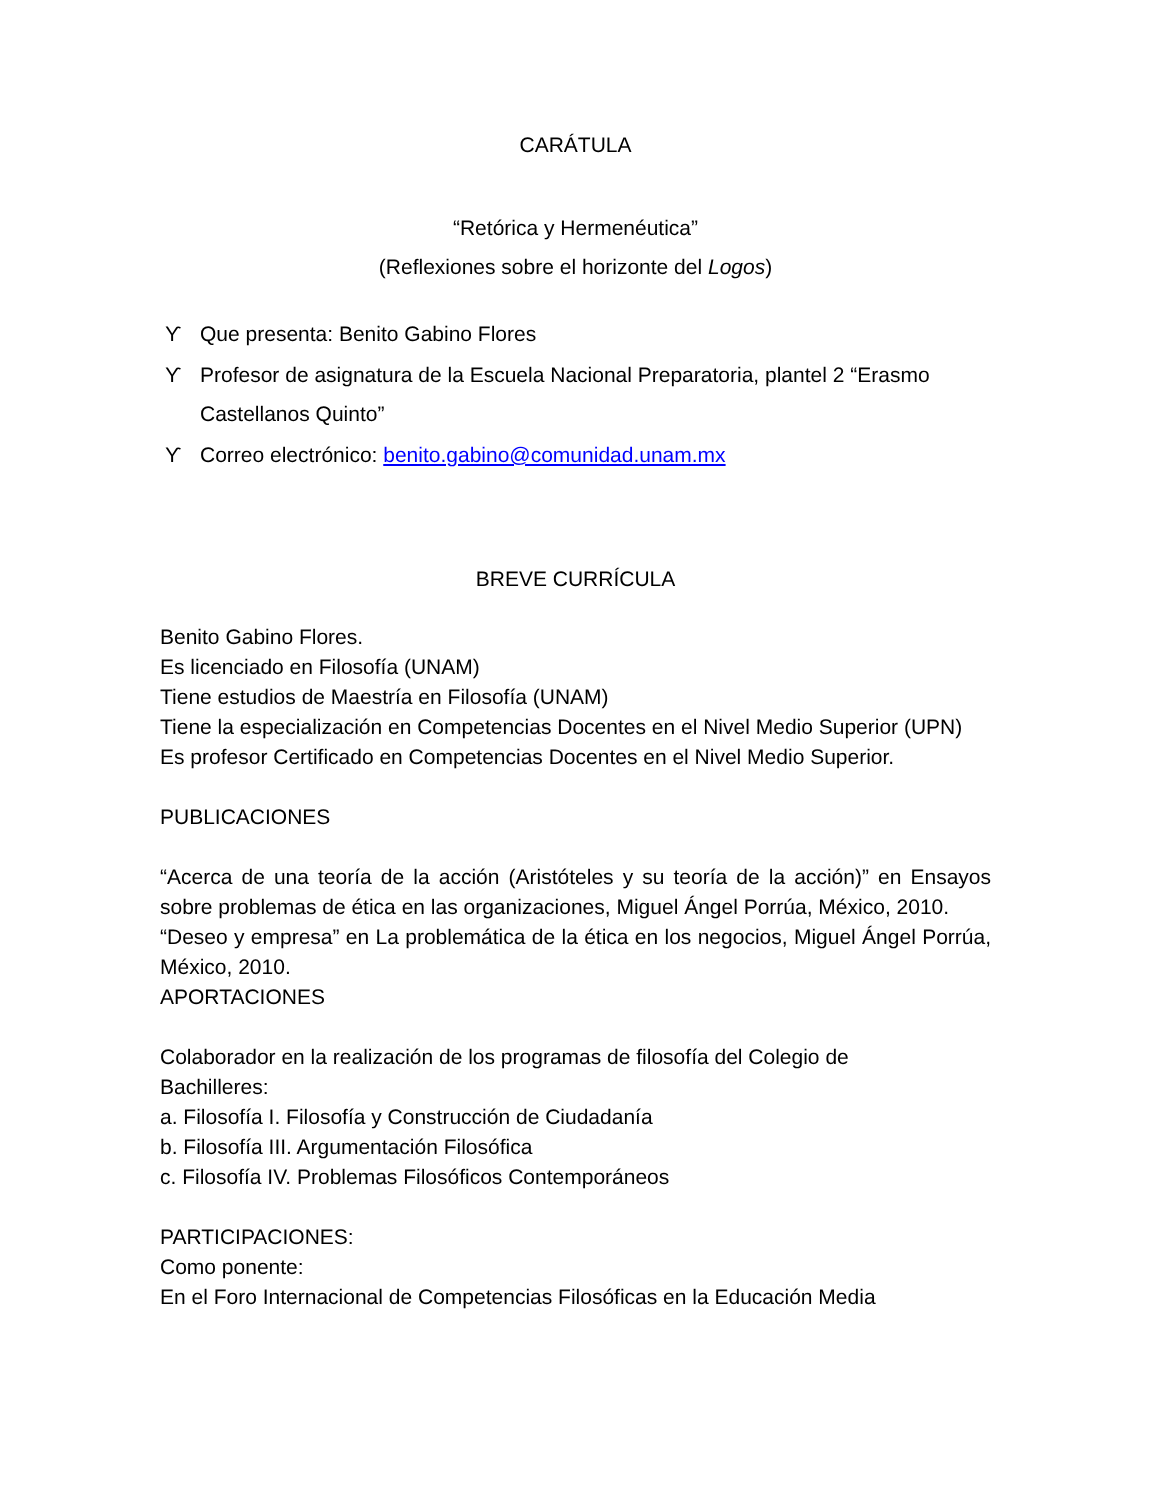CARÁTULA
“Retórica y Hermenéutica”
(Reflexiones sobre el horizonte del Logos)
ϒ Que presenta: Benito Gabino Flores
ϒ Profesor de asignatura de la Escuela Nacional Preparatoria, plantel 2 “Erasmo Castellanos Quinto”
ϒ Correo electrónico: benito.gabino@comunidad.unam.mx
BREVE CURRÍCULA
Benito Gabino Flores.
Es licenciado en Filosofía (UNAM)
Tiene estudios de Maestría en Filosofía (UNAM)
Tiene la especialización en Competencias Docentes en el Nivel Medio Superior (UPN)
Es profesor Certificado en Competencias Docentes en el Nivel Medio Superior.
PUBLICACIONES
“Acerca de una teoría de la acción (Aristóteles y su teoría de la acción)” en Ensayos sobre problemas de ética en las organizaciones, Miguel Ángel Porrúa, México, 2010.
“Deseo y empresa” en La problemática de la ética en los negocios, Miguel Ángel Porrúa, México, 2010.
APORTACIONES
Colaborador en la realización de los programas de filosofía del Colegio de
Bachilleres:
a. Filosofía I. Filosofía y Construcción de Ciudadanía
b. Filosofía III. Argumentación Filosófica
c. Filosofía IV. Problemas Filosóficos Contemporáneos
PARTICIPACIONES:
Como ponente:
En el Foro Internacional de Competencias Filosóficas en la Educación Media